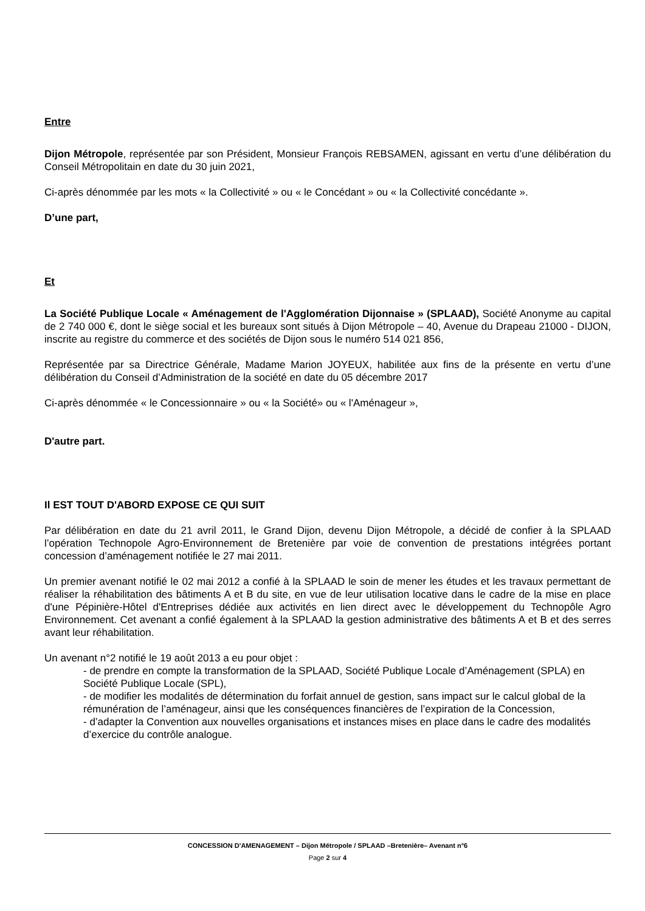Entre
Dijon Métropole, représentée par son Président, Monsieur François REBSAMEN, agissant en vertu d’une délibération du Conseil Métropolitain en date du 30 juin 2021,
Ci-après dénommée par les mots « la Collectivité » ou « le Concédant » ou « la Collectivité concédante ».
D’une part,
Et
La Société Publique Locale « Aménagement de l'Agglomération Dijonnaise » (SPLAAD), Société Anonyme au capital de 2 740 000 €, dont le siège social et les bureaux sont situés à Dijon Métropole – 40, Avenue du Drapeau 21000 - DIJON, inscrite au registre du commerce et des sociétés de Dijon sous le numéro 514 021 856,
Représentée par sa Directrice Générale, Madame Marion JOYEUX, habilitée aux fins de la présente en vertu d’une délibération du Conseil d’Administration de la société en date du 05 décembre 2017
Ci-après dénommée « le Concessionnaire » ou « la Société» ou « l'Aménageur »,
D'autre part.
Il EST TOUT D'ABORD EXPOSE CE QUI SUIT
Par délibération en date du 21 avril 2011, le Grand Dijon, devenu Dijon Métropole, a décidé de confier à la SPLAAD l’opération Technopole Agro-Environnement de Bretenière par voie de convention de prestations intégrées portant concession d’aménagement notifiée le 27 mai 2011.
Un premier avenant notifié le 02 mai 2012 a confié à la SPLAAD le soin de mener les études et les travaux permettant de réaliser la réhabilitation des bâtiments A et B du site, en vue de leur utilisation locative dans le cadre de la mise en place d'une Pépinière-Hôtel d'Entreprises dédiée aux activités en lien direct avec le développement du Technopôle Agro Environnement. Cet avenant a confié également à la SPLAAD la gestion administrative des bâtiments A et B et des serres avant leur réhabilitation.
Un avenant n°2 notifié le 19 août 2013 a eu pour objet :
- de prendre en compte la transformation de la SPLAAD, Société Publique Locale d’Aménagement (SPLA) en Société Publique Locale (SPL),
- de modifier les modalités de détermination du forfait annuel de gestion, sans impact sur le calcul global de la rémunération de l’aménageur, ainsi que les conséquences financières de l’expiration de la Concession,
- d’adapter la Convention aux nouvelles organisations et instances mises en place dans le cadre des modalités d’exercice du contrôle analogue.
CONCESSION D'AMENAGEMENT – Dijon Métropole / SPLAAD –Bretenière– Avenant n°6
Page 2 sur 4